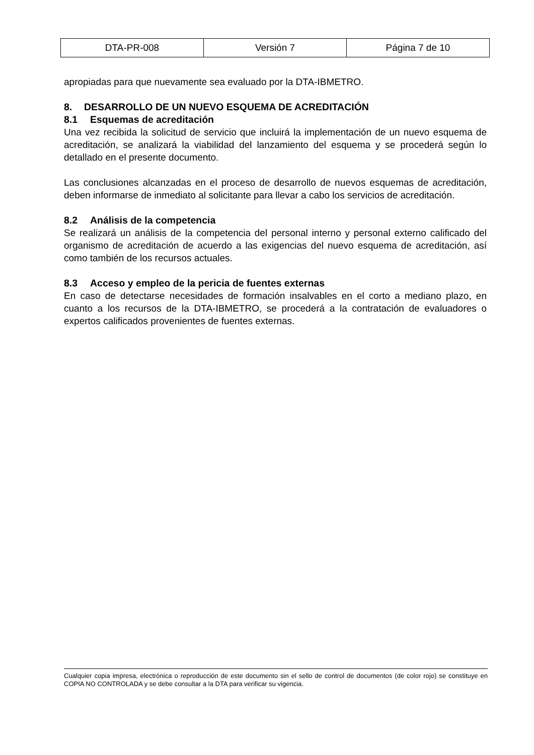| DTA-PR-008 | Versión 7 | Página 7 de 10 |
apropiadas para que nuevamente sea evaluado por la DTA-IBMETRO.
8. DESARROLLO DE UN NUEVO ESQUEMA DE ACREDITACIÓN
8.1 Esquemas de acreditación
Una vez recibida la solicitud de servicio que incluirá la implementación de un nuevo esquema de acreditación, se analizará la viabilidad del lanzamiento del esquema y se procederá según lo detallado en el presente documento.
Las conclusiones alcanzadas en el proceso de desarrollo de nuevos esquemas de acreditación, deben informarse de inmediato al solicitante para llevar a cabo los servicios de acreditación.
8.2 Análisis de la competencia
Se realizará un análisis de la competencia del personal interno y personal externo calificado del organismo de acreditación de acuerdo a las exigencias del nuevo esquema de acreditación, así como también de los recursos actuales.
8.3 Acceso y empleo de la pericia de fuentes externas
En caso de detectarse necesidades de formación insalvables en el corto a mediano plazo, en cuanto a los recursos de la DTA-IBMETRO, se procederá a la contratación de evaluadores o expertos calificados provenientes de fuentes externas.
Cualquier copia impresa, electrónica o reproducción de este documento sin el sello de control de documentos (de color rojo) se constituye en COPIA NO CONTROLADA y se debe consultar a la DTA para verificar su vigencia.